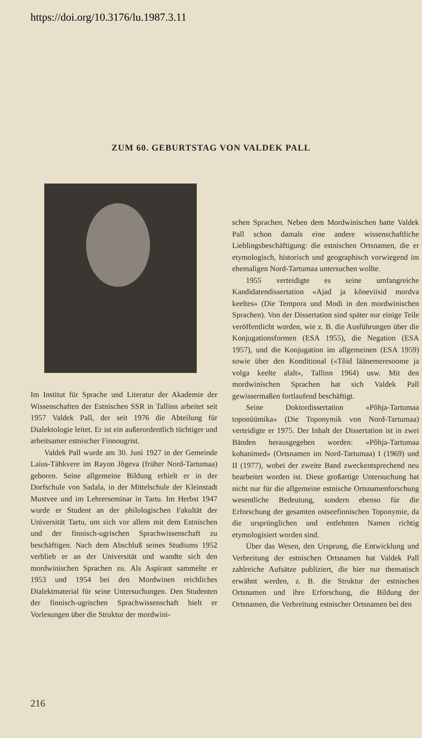https://doi.org/10.3176/lu.1987.3.11
ZUM 60. GEBURTSTAG VON VALDEK PALL
Im Institut für Sprache und Literatur der Akademie der Wissenschaften der Estnischen SSR in Tallinn arbeitet seit 1957 Valdek Pall, der seit 1976 die Abteilung für Dialektologie leitet. Er ist ein außerordentlich tüchtiger und arbeitsamer estnischer Finnougrist.
Valdek Pall wurde am 30. Juni 1927 in der Gemeinde Laius-Tähkvere im Rayon Jõgeva (früher Nord-Tartumaa) geboren. Seine allgemeine Bildung erhielt er in der Dorfschule von Sadala, in der Mittelschule der Kleinstadt Mustvee und im Lehrerseminar in Tartu. Im Herbst 1947 wurde er Student an der philologischen Fakultät der Universität Tartu, um sich vor allem mit dem Estnischen und der finnisch-ugrischen Sprachwissenschaft zu beschäftigen. Nach dem Abschluß seines Studiums 1952 verblieb er an der Universität und wandte sich den mordwinischen Sprachen zu. Als Aspirant sammelte er 1953 und 1954 bei den Mordwinen reichliches Dialektmaterial für seine Untersuchungen. Den Studenten der finnisch-ugrischen Sprachwissenschaft hielt er Vorlesungen über die Struktur der mordwini-
schen Sprachen. Neben dem Mordwinischen hatte Valdek Pall schon damals eine andere wissenschaftliche Lieblingsbeschäftigung: die estnischen Ortsnamen, die er etymologisch, historisch und geographisch vorwiegend im ehemaligen Nord-Tartumaa untersuchen wollte.
1955 verteidigte es seine umfangreiche Kandidatendissertation «Ajad ja kõneviisid mordva keeltes» (Die Tempora und Modi in den mordwinischen Sprachen). Von der Dissertation sind später nur einige Teile veröffentlicht worden, wie z. B. die Ausführungen über die Konjugationsformen (ESA 1955), die Negation (ESA 1957), und die Konjugation im allgemeinen (ESA 1959) sowie über den Konditional («Tõid läänemeresoome ja volga keelte alalt», Tallinn 1964) usw. Mit den mordwinischen Sprachen hat sich Valdek Pall gewissermaßen fortlaufend beschäftigt.
Seine Doktordissertation «Põhja-Tartumaa toponüümika» (Die Toponymik von Nord-Tartumaa) verteidigte er 1975. Der Inhalt der Dissertation ist in zwei Bänden herausgegeben worden: «Põhja-Tartumaa kohanimed» (Ortsnamen im Nord-Tartumaa) I (1969) und II (1977), wobei der zweite Band zweckentsprechend neu bearbeitet worden ist. Diese großartige Untersuchung hat nicht nur für die allgemeine estnische Ortsnamenforschung wesentliche Bedeutung, sondern ebenso für die Erforschung der gesamten ostseefinnischen Toponymie, da die ursprünglichen und entlehnten Namen richtig etymologisiert worden sind.
Über das Wesen, den Ursprung, die Entwicklung und Verbreitung der estnischen Ortsnamen hat Valdek Pall zahlreiche Aufsätze publiziert, die hier nur thematisch erwähnt werden, z. B. die Struktur der estnischen Ortsnamen und ihre Erforschung, die Bildung der Ortsnamen, die Verbreitung estnischer Ortsnamen bei den
216